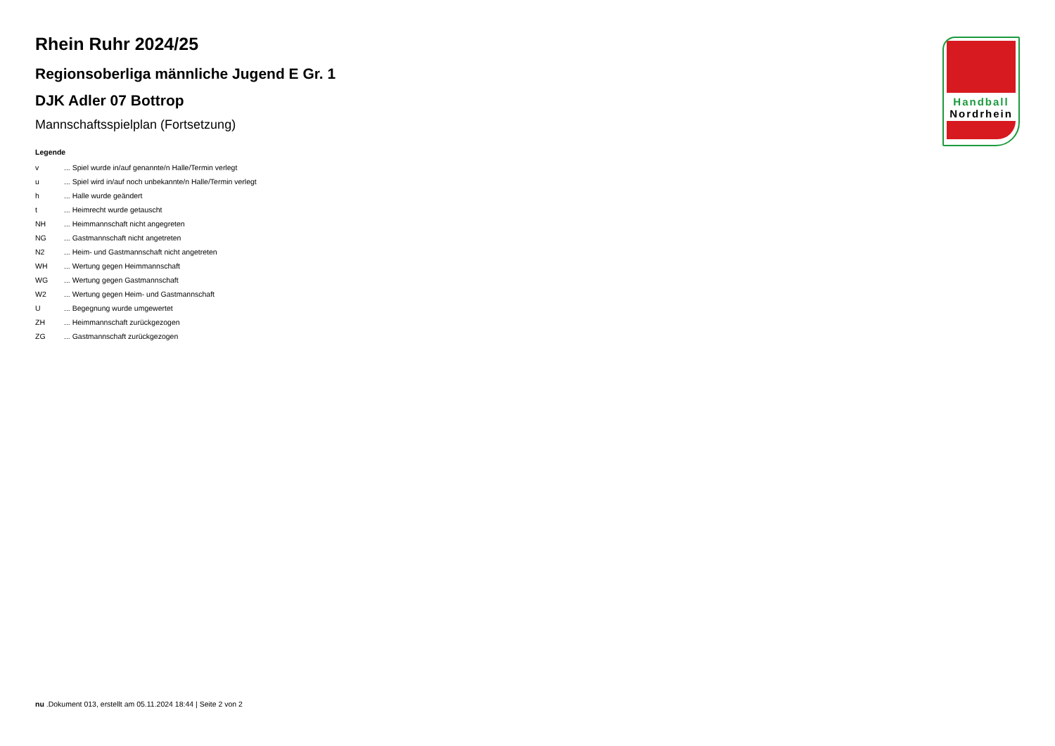Rhein Ruhr 2024/25
Regionsoberliga männliche Jugend E Gr. 1
DJK Adler 07 Bottrop
Mannschaftsspielplan (Fortsetzung)
Legende
| v | ... Spiel wurde in/auf genannte/n Halle/Termin verlegt |
| u | ... Spiel wird in/auf noch unbekannte/n Halle/Termin verlegt |
| h | ... Halle wurde geändert |
| t | ... Heimrecht wurde getauscht |
| NH | ... Heimmannschaft nicht angegreten |
| NG | ... Gastmannschaft nicht angetreten |
| N2 | ... Heim- und Gastmannschaft nicht angetreten |
| WH | ... Wertung gegen Heimmannschaft |
| WG | ... Wertung gegen Gastmannschaft |
| W2 | ... Wertung gegen Heim- und Gastmannschaft |
| U | ... Begegnung wurde umgewertet |
| ZH | ... Heimmannschaft zurückgezogen |
| ZG | ... Gastmannschaft zurückgezogen |
Handball
Nordrhein
nu .Dokument 013, erstellt am 05.11.2024 18:44 | Seite 2 von 2